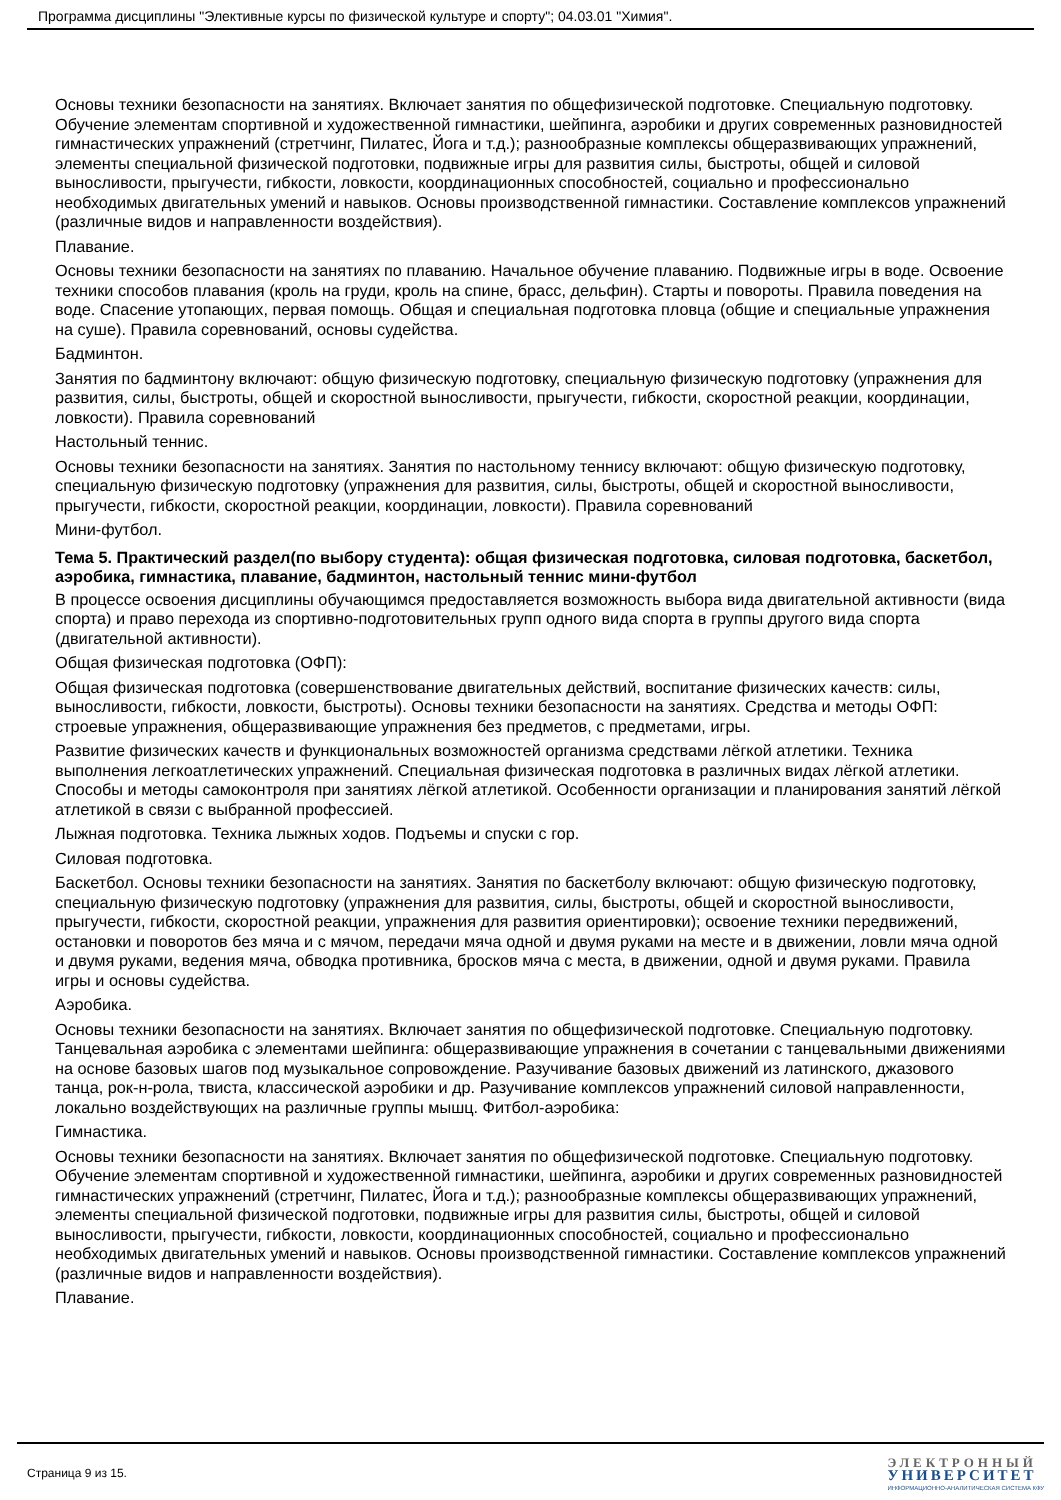Программа дисциплины "Элективные курсы по физической культуре и спорту"; 04.03.01 "Химия".
Основы техники безопасности на занятиях. Включает занятия по общефизической подготовке. Специальную подготовку. Обучение элементам спортивной и художественной гимнастики, шейпинга, аэробики и других современных разновидностей гимнастических упражнений (стретчинг, Пилатес, Йога и т.д.); разнообразные комплексы общеразвивающих упражнений, элементы специальной физической подготовки, подвижные игры для развития силы, быстроты, общей и силовой выносливости, прыгучести, гибкости, ловкости, координационных способностей, социально и профессионально необходимых двигательных умений и навыков. Основы производственной гимнастики. Составление комплексов упражнений (различные видов и направленности воздействия).
Плавание.
Основы техники безопасности на занятиях по плаванию. Начальное обучение плаванию. Подвижные игры в воде. Освоение техники способов плавания (кроль на груди, кроль на спине, брасс, дельфин). Старты и повороты. Правила поведения на воде. Спасение утопающих, первая помощь. Общая и специальная подготовка пловца (общие и специальные упражнения на суше). Правила соревнований, основы судейства.
Бадминтон.
Занятия по бадминтону включают: общую физическую подготовку, специальную физическую подготовку (упражнения для развития, силы, быстроты, общей и скоростной выносливости, прыгучести, гибкости, скоростной реакции, координации, ловкости). Правила соревнований
Настольный теннис.
Основы техники безопасности на занятиях. Занятия по настольному теннису включают: общую физическую подготовку, специальную физическую подготовку (упражнения для развития, силы, быстроты, общей и скоростной выносливости, прыгучести, гибкости, скоростной реакции, координации, ловкости). Правила соревнований
Мини-футбол.
Тема 5. Практический раздел(по выбору студента): общая физическая подготовка, силовая подготовка, баскетбол, аэробика, гимнастика, плавание, бадминтон, настольный теннис мини-футбол
В процессе освоения дисциплины обучающимся предоставляется возможность выбора вида двигательной активности (вида спорта) и право перехода из спортивно-подготовительных групп одного вида спорта в группы другого вида спорта (двигательной активности).
Общая физическая подготовка (ОФП):
Общая физическая подготовка (совершенствование двигательных действий, воспитание физических качеств: силы, выносливости, гибкости, ловкости, быстроты). Основы техники безопасности на занятиях. Средства и методы ОФП: строевые упражнения, общеразвивающие упражнения без предметов, с предметами, игры.
Развитие физических качеств и функциональных возможностей организма средствами лёгкой атлетики. Техника выполнения легкоатлетических упражнений. Специальная физическая подготовка в различных видах лёгкой атлетики. Способы и методы самоконтроля при занятиях лёгкой атлетикой. Особенности организации и планирования занятий лёгкой атлетикой в связи с выбранной профессией.
Лыжная подготовка. Техника лыжных ходов. Подъемы и спуски с гор.
Силовая подготовка.
Баскетбол. Основы техники безопасности на занятиях. Занятия по баскетболу включают: общую физическую подготовку, специальную физическую подготовку (упражнения для развития, силы, быстроты, общей и скоростной выносливости, прыгучести, гибкости, скоростной реакции, упражнения для развития ориентировки); освоение техники передвижений, остановки и поворотов без мяча и с мячом, передачи мяча одной и двумя руками на месте и в движении, ловли мяча одной и двумя руками, ведения мяча, обводка противника, бросков мяча с места, в движении, одной и двумя руками. Правила игры и основы судейства.
Аэробика.
Основы техники безопасности на занятиях. Включает занятия по общефизической подготовке. Специальную подготовку. Танцевальная аэробика с элементами шейпинга: общеразвивающие упражнения в сочетании с танцевальными движениями на основе базовых шагов под музыкальное сопровождение. Разучивание базовых движений из латинского, джазового танца, рок-н-рола, твиста, классической аэробики и др. Разучивание комплексов упражнений силовой направленности, локально воздействующих на различные группы мышц. Фитбол-аэробика:
Гимнастика.
Основы техники безопасности на занятиях. Включает занятия по общефизической подготовке. Специальную подготовку. Обучение элементам спортивной и художественной гимнастики, шейпинга, аэробики и других современных разновидностей гимнастических упражнений (стретчинг, Пилатес, Йога и т.д.); разнообразные комплексы общеразвивающих упражнений, элементы специальной физической подготовки, подвижные игры для развития силы, быстроты, общей и силовой выносливости, прыгучести, гибкости, ловкости, координационных способностей, социально и профессионально необходимых двигательных умений и навыков. Основы производственной гимнастики. Составление комплексов упражнений (различные видов и направленности воздействия).
Плавание.
Страница 9 из 15.
ЭЛЕКТРОННЫЙ
УНИВЕРСИТЕТ
ИНФОРМАЦИОННО-АНАЛИТИЧЕСКАЯ СИСТЕМА КФУ